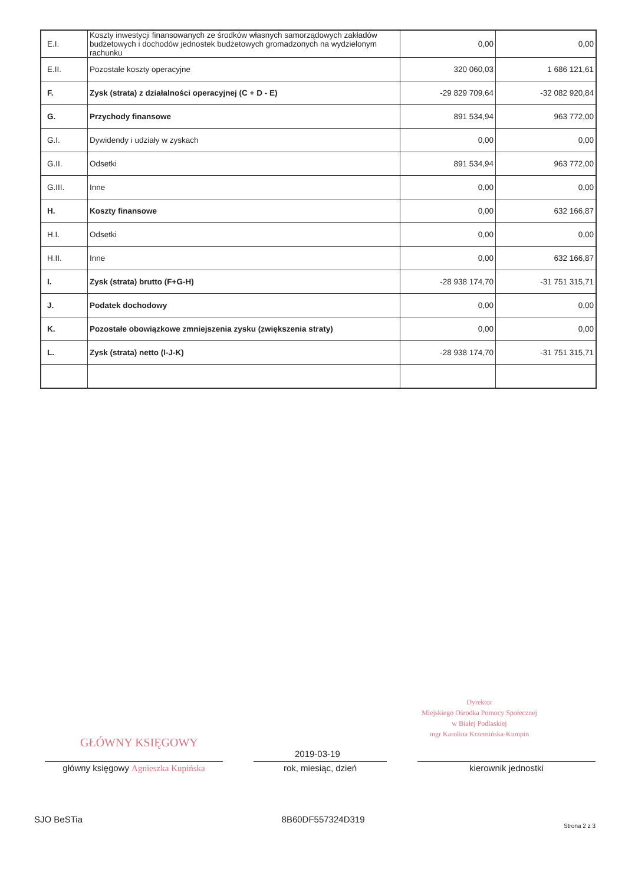| E.I. | Koszty inwestycji finansowanych ze środków własnych samorządowych zakładów budżetowych i dochodów jednostek budżetowych gromadzonych na wydzielonym rachunku | 0,00 | 0,00 |
| E.II. | Pozostałe koszty operacyjne | 320 060,03 | 1 686 121,61 |
| F. | Zysk (strata) z działalności operacyjnej (C + D - E) | -29 829 709,64 | -32 082 920,84 |
| G. | Przychody finansowe | 891 534,94 | 963 772,00 |
| G.I. | Dywidendy i udziały w zyskach | 0,00 | 0,00 |
| G.II. | Odsetki | 891 534,94 | 963 772,00 |
| G.III. | Inne | 0,00 | 0,00 |
| H. | Koszty finansowe | 0,00 | 632 166,87 |
| H.I. | Odsetki | 0,00 | 0,00 |
| H.II. | Inne | 0,00 | 632 166,87 |
| I. | Zysk (strata) brutto (F+G-H) | -28 938 174,70 | -31 751 315,71 |
| J. | Podatek dochodowy | 0,00 | 0,00 |
| K. | Pozostałe obowiązkowe zmniejszenia zysku (zwiększenia straty) | 0,00 | 0,00 |
| L. | Zysk (strata) netto (I-J-K) | -28 938 174,70 | -31 751 315,71 |
GŁÓWNY KSIĘGOWY
główny księgowy Agnieszka Kupińska
2019-03-19
rok, miesiąc, dzień
Dyrektor
Miejskiego Ośrodka Pomocy Społecznej
w Białej Podlaskiej
mgr Karolina Krzemińska-Kumpin
kierownik jednostki
SJO BeSTia 8B60DF557324D319 Strona 2 z 3